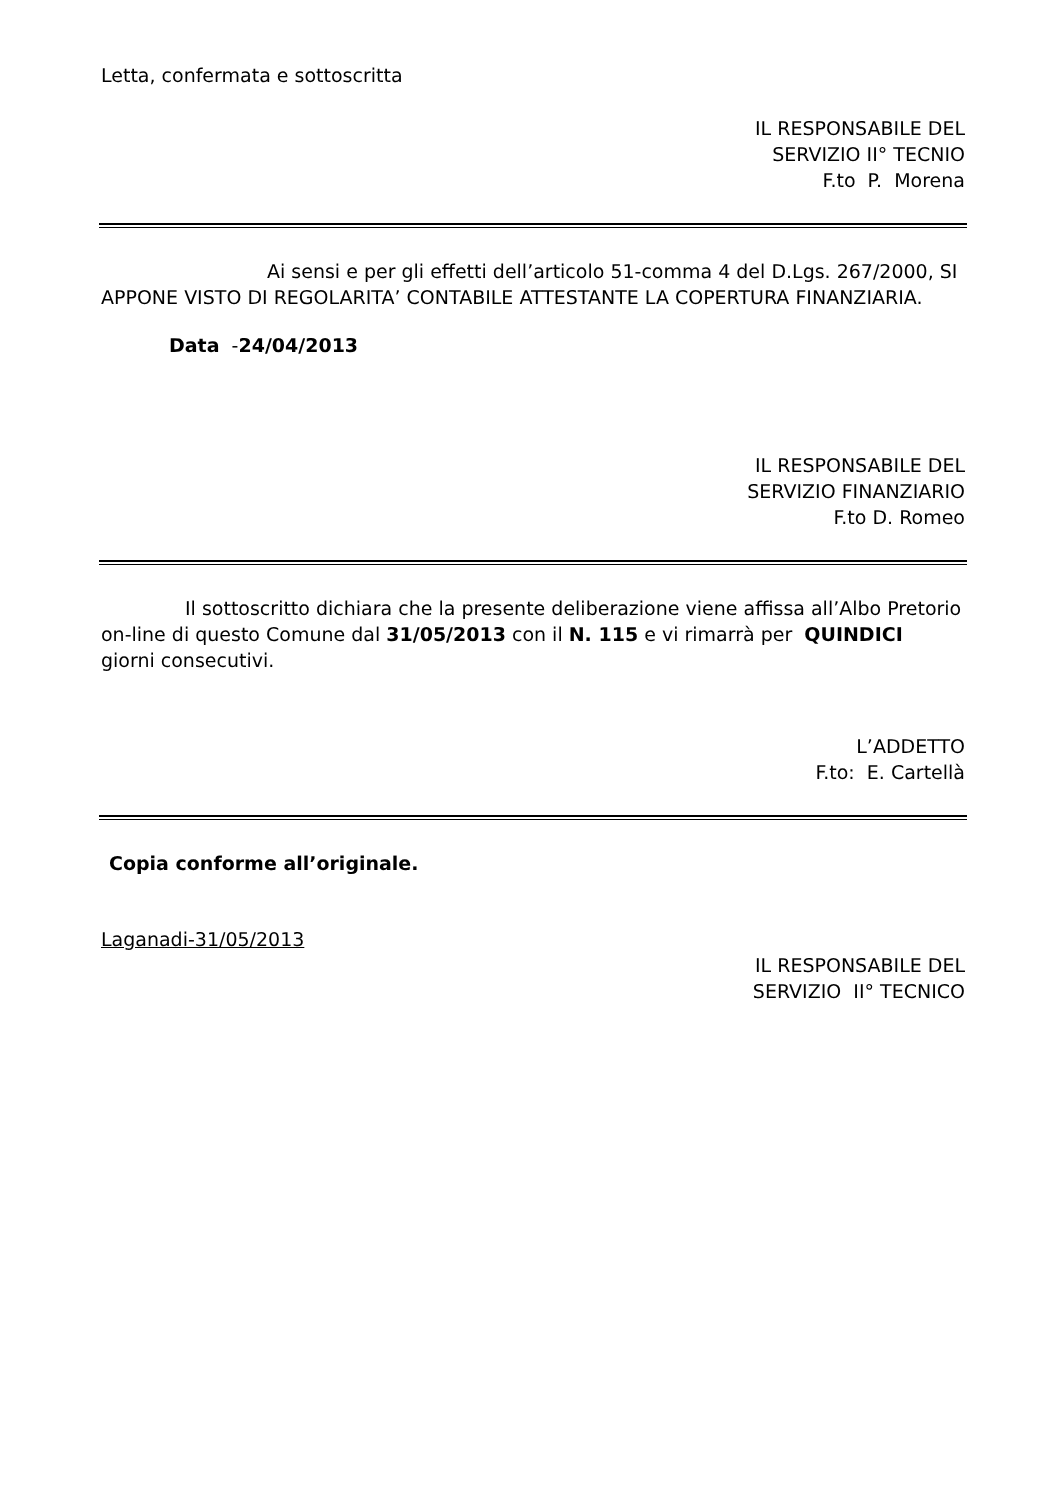Letta, confermata e sottoscritta
IL RESPONSABILE DEL
SERVIZIO II° TECNIO
F.to P. Morena
Ai sensi e per gli effetti dell’articolo 51-comma 4 del D.Lgs. 267/2000, SI APPONE VISTO DI REGOLARITA’ CONTABILE ATTESTANTE LA COPERTURA FINANZIARIA.
Data -24/04/2013
IL RESPONSABILE DEL
SERVIZIO FINANZIARIO
F.to D. Romeo
Il sottoscritto dichiara che la presente deliberazione viene affissa all’Albo Pretorio on-line di questo Comune dal 31/05/2013 con il N. 115 e vi rimarrà per QUINDICI giorni consecutivi.
L’ADDETTO
F.to: E. Cartellà
Copia conforme all’originale.
Laganadi-31/05/2013
IL RESPONSABILE DEL
SERVIZIO II° TECNICO